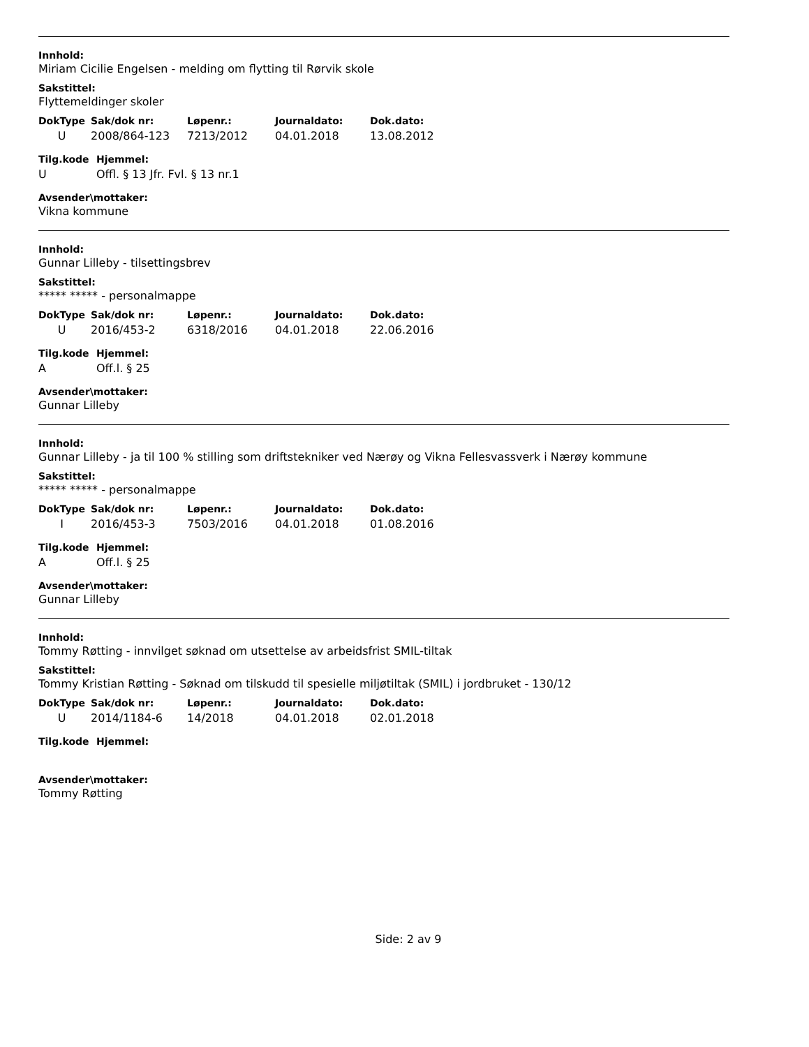Innhold:
Miriam Cicilie Engelsen - melding om flytting til Rørvik skole
Sakstittel:
Flyttemeldinger skoler
| DokType | Sak/dok nr: | Løpenr.: | Journaldato: | Dok.dato: |
| --- | --- | --- | --- | --- |
| U | 2008/864-123 | 7213/2012 | 04.01.2018 | 13.08.2012 |
| Tilg.kode | Hjemmel: |
| --- | --- |
| U | Offl. § 13 Jfr. Fvl. § 13 nr.1 |
Avsender\mottaker:
Vikna kommune
Innhold:
Gunnar Lilleby - tilsettingsbrev
Sakstittel:
***** ***** - personalmappe
| DokType | Sak/dok nr: | Løpenr.: | Journaldato: | Dok.dato: |
| --- | --- | --- | --- | --- |
| U | 2016/453-2 | 6318/2016 | 04.01.2018 | 22.06.2016 |
| Tilg.kode | Hjemmel: |
| --- | --- |
| A | Off.l. § 25 |
Avsender\mottaker:
Gunnar Lilleby
Innhold:
Gunnar Lilleby - ja til 100 % stilling som driftstekniker ved Nærøy og Vikna Fellesvassverk i Nærøy kommune
Sakstittel:
***** ***** - personalmappe
| DokType | Sak/dok nr: | Løpenr.: | Journaldato: | Dok.dato: |
| --- | --- | --- | --- | --- |
| I | 2016/453-3 | 7503/2016 | 04.01.2018 | 01.08.2016 |
| Tilg.kode | Hjemmel: |
| --- | --- |
| A | Off.l. § 25 |
Avsender\mottaker:
Gunnar Lilleby
Innhold:
Tommy Røtting - innvilget søknad om utsettelse av arbeidsfrist SMIL-tiltak
Sakstittel:
Tommy Kristian Røtting - Søknad om tilskudd til spesielle miljøtiltak (SMIL) i jordbruket - 130/12
| DokType | Sak/dok nr: | Løpenr.: | Journaldato: | Dok.dato: |
| --- | --- | --- | --- | --- |
| U | 2014/1184-6 | 14/2018 | 04.01.2018 | 02.01.2018 |
| Tilg.kode | Hjemmel: |
| --- | --- |
Avsender\mottaker:
Tommy Røtting
Side: 2 av 9